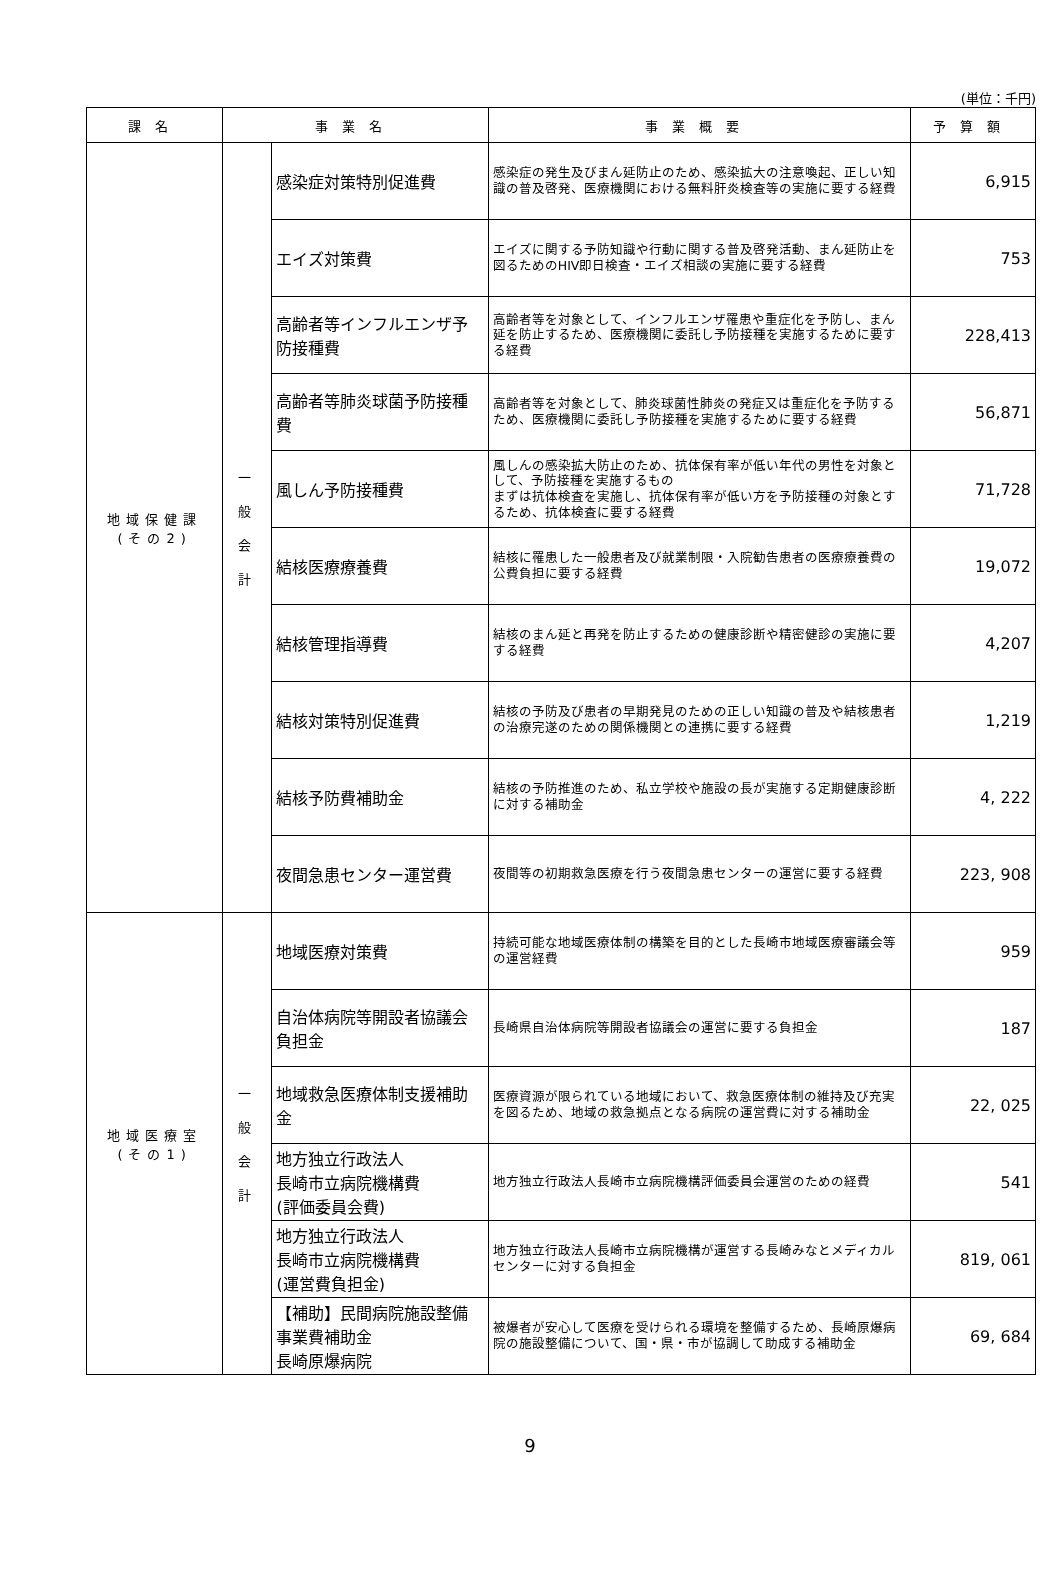(単位：千円)
| 課名 | 事業名 | | 事業概要 | 予算額 |
| --- | --- | --- | --- | --- |
| 地域保健課 (その2) | 一 般 会 計 | 感染症対策特別促進費 | 感染症の発生及びまん延防止のため、感染拡大の注意喚起、正しい知識の普及啓発、医療機関における無料肝炎検査等の実施に要する経費 | 6,915 |
| | | エイズ対策費 | エイズに関する予防知識や行動に関する普及啓発活動、まん延防止を図るためのHIV即日検査・エイズ相談の実施に要する経費 | 753 |
| | | 高齢者等インフルエンザ予防接種費 | 高齢者等を対象として、インフルエンザ罹患や重症化を予防し、まん延を防止するため、医療機関に委託し予防接種を実施するために要する経費 | 228,413 |
| | | 高齢者等肺炎球菌予防接種費 | 高齢者等を対象として、肺炎球菌性肺炎の発症又は重症化を予防するため、医療機関に委託し予防接種を実施するために要する経費 | 56,871 |
| | | 風しん予防接種費 | 風しんの感染拡大防止のため、抗体保有率が低い年代の男性を対象として、予防接種を実施するもの まずは抗体検査を実施し、抗体保有率が低い方を予防接種の対象とするため、抗体検査に要する経費 | 71,728 |
| | | 結核医療療養費 | 結核に罹患した一般患者及び就業制限・入院勧告患者の医療療養費の公費負担に要する経費 | 19,072 |
| | | 結核管理指導費 | 結核のまん延と再発を防止するための健康診断や精密健診の実施に要する経費 | 4,207 |
| | | 結核対策特別促進費 | 結核の予防及び患者の早期発見のための正しい知識の普及や結核患者の治療完遂のための関係機関との連携に要する経費 | 1,219 |
| | | 結核予防費補助金 | 結核の予防推進のため、私立学校や施設の長が実施する定期健康診断に対する補助金 | 4, 222 |
| | | 夜間急患センター運営費 | 夜間等の初期救急医療を行う夜間急患センターの運営に要する経費 | 223, 908 |
| 地域医療室 (その1) | 一 般 会 計 | 地域医療対策費 | 持続可能な地域医療体制の構築を目的とした長崎市地域医療審議会等の運営経費 | 959 |
| | | 自治体病院等開設者協議会負担金 | 長崎県自治体病院等開設者協議会の運営に要する負担金 | 187 |
| | | 地域救急医療体制支援補助金 | 医療資源が限られている地域において、救急医療体制の維持及び充実を図るため、地域の救急拠点となる病院の運営費に対する補助金 | 22, 025 |
| | | 地方独立行政法人 長崎市立病院機構費 (評価委員会費) | 地方独立行政法人長崎市立病院機構評価委員会運営のための経費 | 541 |
| | | 地方独立行政法人 長崎市立病院機構費 (運営費負担金) | 地方独立行政法人長崎市立病院機構が運営する長崎みなとメディカルセンターに対する負担金 | 819, 061 |
| | | 【補助】民間病院施設整備事業費補助金 長崎原爆病院 | 被爆者が安心して医療を受けられる環境を整備するため、長崎原爆病院の施設整備について、国・県・市が協調して助成する補助金 | 69, 684 |
9